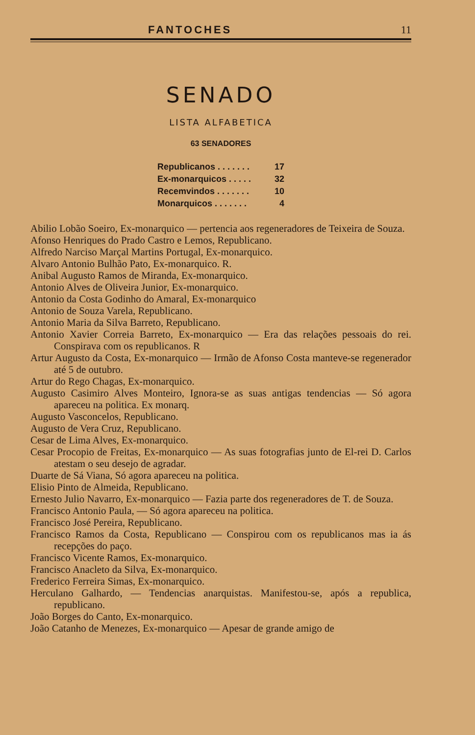FANTOCHES 11
SENADO
LISTA ALFABETICA
63 SENADORES
| Republicanos . . . . . . . | 17 |
| Ex-monarquicos . . . . . | 32 |
| Recemvindos . . . . . . . | 10 |
| Monarquicos . . . . . . . | 4 |
Abilio Lobão Soeiro, Ex-monarquico — pertencia aos regeneradores de Teixeira de Souza.
Afonso Henriques do Prado Castro e Lemos, Republicano.
Alfredo Narciso Marçal Martins Portugal, Ex-monarquico.
Alvaro Antonio Bulhão Pato, Ex-monarquico. R.
Anibal Augusto Ramos de Miranda, Ex-monarquico.
Antonio Alves de Oliveira Junior, Ex-monarquico.
Antonio da Costa Godinho do Amaral, Ex-monarquico
Antonio de Souza Varela, Republicano.
Antonio Maria da Silva Barreto, Republicano.
Antonio Xavier Correia Barreto, Ex-monarquico — Era das relações pessoais do rei. Conspirava com os republicanos. R
Artur Augusto da Costa, Ex-monarquico — Irmão de Afonso Costa manteve-se regenerador até 5 de outubro.
Artur do Rego Chagas, Ex-monarquico.
Augusto Casimiro Alves Monteiro, Ignora-se as suas antigas tendencias — Só agora apareceu na politica. Ex monarq.
Augusto Vasconcelos, Republicano.
Augusto de Vera Cruz, Republicano.
Cesar de Lima Alves, Ex-monarquico.
Cesar Procopio de Freitas, Ex-monarquico — As suas fotografias junto de El-rei D. Carlos atestam o seu desejo de agradar.
Duarte de Sá Viana, Só agora apareceu na politica.
Elisio Pinto de Almeida, Republicano.
Ernesto Julio Navarro, Ex-monarquico — Fazia parte dos regeneradores de T. de Souza.
Francisco Antonio Paula, — Só agora apareceu na politica.
Francisco José Pereira, Republicano.
Francisco Ramos da Costa, Republicano — Conspirou com os republicanos mas ia ás recepções do paço.
Francisco Vicente Ramos, Ex-monarquico.
Francisco Anacleto da Silva, Ex-monarquico.
Frederico Ferreira Simas, Ex-monarquico.
Herculano Galhardo, — Tendencias anarquistas. Manifestou-se, após a republica, republicano.
João Borges do Canto, Ex-monarquico.
João Catanho de Menezes, Ex-monarquico — Apesar de grande amigo de